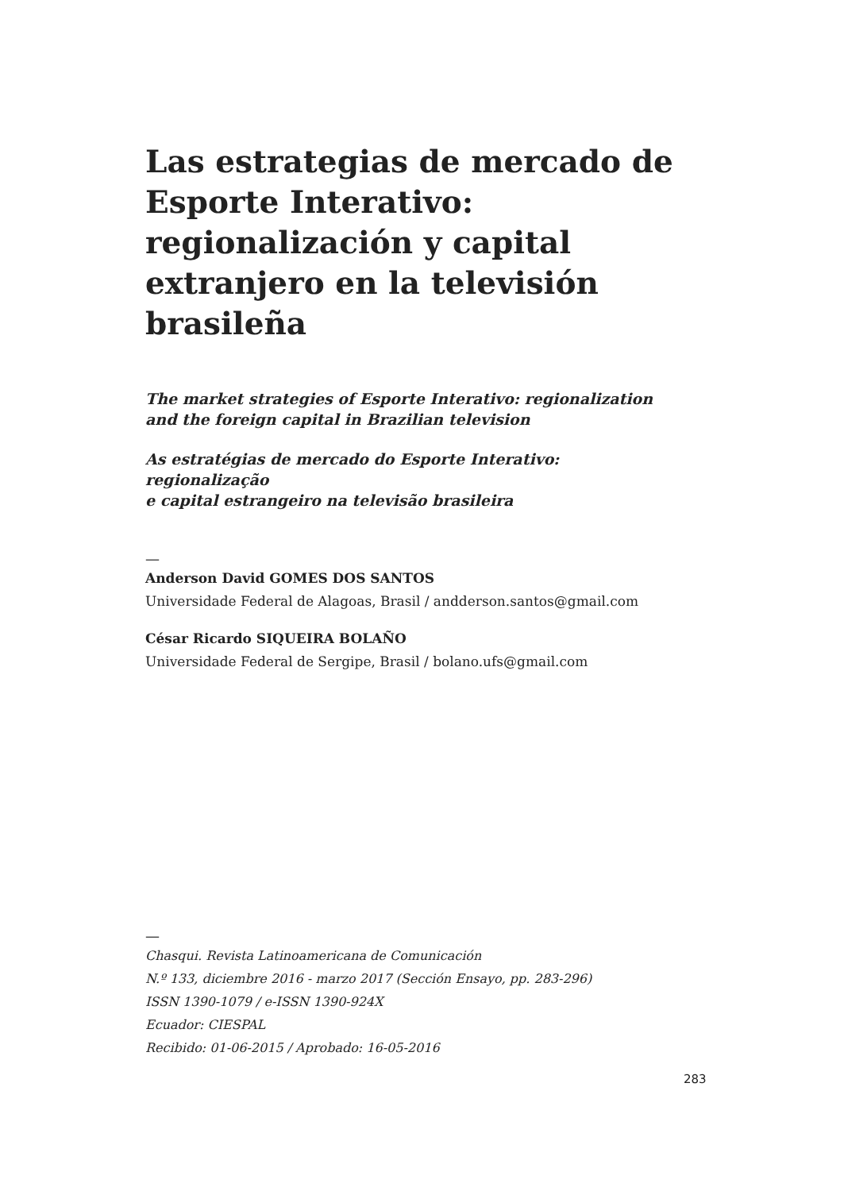Las estrategias de mercado de Esporte Interativo: regionalización y capital extranjero en la televisión brasileña
The market strategies of Esporte Interativo: regionalization
and the foreign capital in Brazilian television
As estratégias de mercado do Esporte Interativo: regionalização
e capital estrangeiro na televisão brasileira
—
Anderson David GOMES DOS SANTOS
Universidade Federal de Alagoas, Brasil / andderson.santos@gmail.com
César Ricardo SIQUEIRA BOLAÑO
Universidade Federal de Sergipe, Brasil / bolano.ufs@gmail.com
—
Chasqui. Revista Latinoamericana de Comunicación
N.º 133, diciembre 2016 - marzo 2017 (Sección Ensayo, pp. 283-296)
ISSN 1390-1079 / e-ISSN 1390-924X
Ecuador: CIESPAL
Recibido: 01-06-2015 / Aprobado: 16-05-2016
283